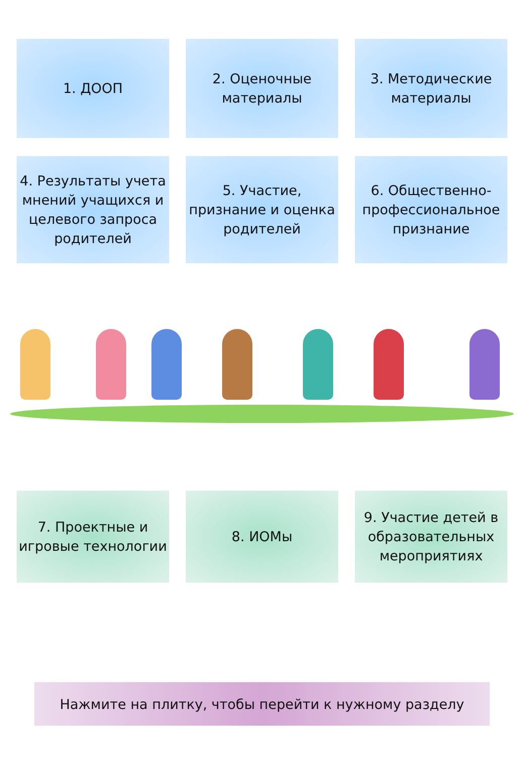1. ДООП 2. Оценочные материалы
3. Методические материалы
4. Результаты учета мнений учащихся и целевого запроса родителей
5. Участие, признание и оценка родителей
6. Общественно-профессиональное признание
7. Проектные и игровые технологии
8. ИОМы 9. Участие детей в образовательных мероприятиях
Нажмите на плитку, чтобы перейти к нужному разделу